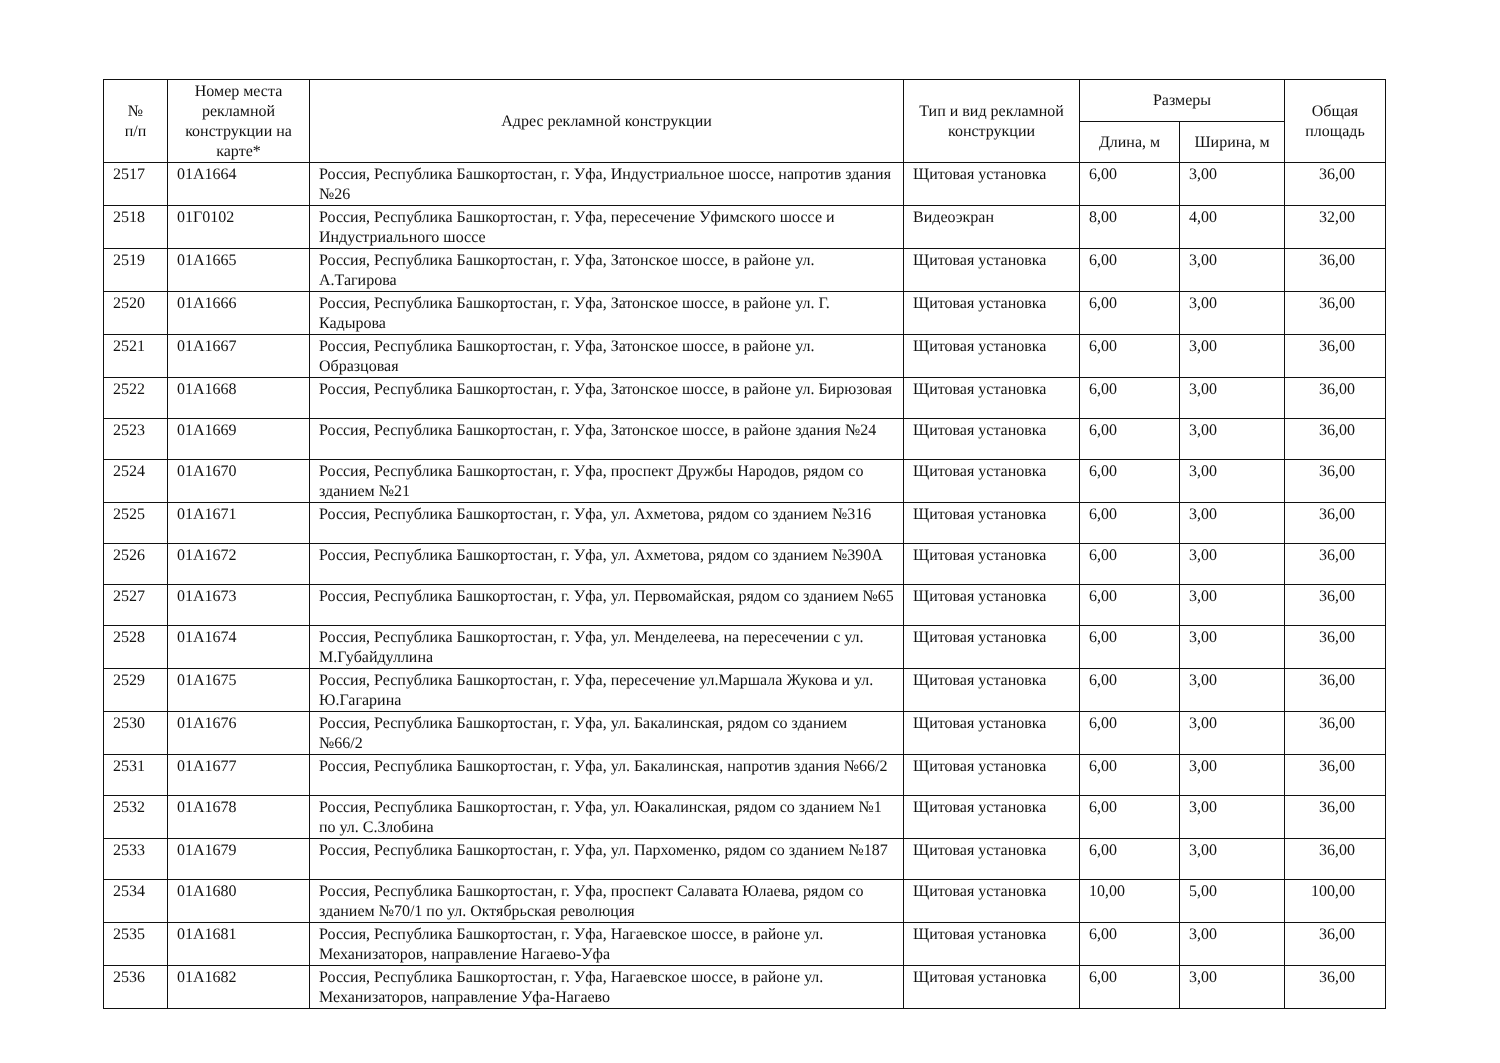| № п/п | Номер места рекламной конструкции на карте* | Адрес рекламной конструкции | Тип и вид рекламной конструкции | Размеры | | Общая площадь |
| --- | --- | --- | --- | --- | --- | --- |
| | | | | Длина, м | Ширина, м | |
| 2517 | 01А1664 | Россия, Республика Башкортостан, г. Уфа, Индустриальное шоссе, напротив здания №26 | Щитовая установка | 6,00 | 3,00 | 36,00 |
| 2518 | 01Г0102 | Россия, Республика Башкортостан, г. Уфа, пересечение Уфимского шоссе и Индустриального шоссе | Видеоэкран | 8,00 | 4,00 | 32,00 |
| 2519 | 01А1665 | Россия, Республика Башкортостан, г. Уфа, Затонское шоссе, в районе ул. А.Тагирова | Щитовая установка | 6,00 | 3,00 | 36,00 |
| 2520 | 01А1666 | Россия, Республика Башкортостан, г. Уфа, Затонское шоссе, в районе ул. Г. Кадырова | Щитовая установка | 6,00 | 3,00 | 36,00 |
| 2521 | 01А1667 | Россия, Республика Башкортостан, г. Уфа, Затонское шоссе, в районе ул. Образцовая | Щитовая установка | 6,00 | 3,00 | 36,00 |
| 2522 | 01А1668 | Россия, Республика Башкортостан, г. Уфа, Затонское шоссе, в районе ул. Бирюзовая | Щитовая установка | 6,00 | 3,00 | 36,00 |
| 2523 | 01А1669 | Россия, Республика Башкортостан, г. Уфа, Затонское шоссе, в районе здания №24 | Щитовая установка | 6,00 | 3,00 | 36,00 |
| 2524 | 01А1670 | Россия, Республика Башкортостан, г. Уфа, проспект Дружбы Народов, рядом со зданием №21 | Щитовая установка | 6,00 | 3,00 | 36,00 |
| 2525 | 01А1671 | Россия, Республика Башкортостан, г. Уфа, ул. Ахметова, рядом со зданием №316 | Щитовая установка | 6,00 | 3,00 | 36,00 |
| 2526 | 01А1672 | Россия, Республика Башкортостан, г. Уфа, ул. Ахметова, рядом со зданием №390А | Щитовая установка | 6,00 | 3,00 | 36,00 |
| 2527 | 01А1673 | Россия, Республика Башкортостан, г. Уфа, ул. Первомайская, рядом со зданием №65 | Щитовая установка | 6,00 | 3,00 | 36,00 |
| 2528 | 01А1674 | Россия, Республика Башкортостан, г. Уфа, ул. Менделеева, на пересечении с ул. М.Губайдуллина | Щитовая установка | 6,00 | 3,00 | 36,00 |
| 2529 | 01А1675 | Россия, Республика Башкортостан, г. Уфа, пересечение ул.Маршала Жукова и ул. Ю.Гагарина | Щитовая установка | 6,00 | 3,00 | 36,00 |
| 2530 | 01А1676 | Россия, Республика Башкортостан, г. Уфа, ул. Бакалинская, рядом со зданием №66/2 | Щитовая установка | 6,00 | 3,00 | 36,00 |
| 2531 | 01А1677 | Россия, Республика Башкортостан, г. Уфа, ул. Бакалинская, напротив здания №66/2 | Щитовая установка | 6,00 | 3,00 | 36,00 |
| 2532 | 01А1678 | Россия, Республика Башкортостан, г. Уфа, ул. Юакалинская, рядом со зданием №1 по ул. С.Злобина | Щитовая установка | 6,00 | 3,00 | 36,00 |
| 2533 | 01А1679 | Россия, Республика Башкортостан, г. Уфа, ул. Пархоменко, рядом со зданием №187 | Щитовая установка | 6,00 | 3,00 | 36,00 |
| 2534 | 01А1680 | Россия, Республика Башкортостан, г. Уфа, проспект Салавата Юлаева, рядом со зданием №70/1 по ул. Октябрьская революция | Щитовая установка | 10,00 | 5,00 | 100,00 |
| 2535 | 01А1681 | Россия, Республика Башкортостан, г. Уфа, Нагаевское шоссе, в районе ул. Механизаторов, направление Нагаево-Уфа | Щитовая установка | 6,00 | 3,00 | 36,00 |
| 2536 | 01А1682 | Россия, Республика Башкортостан, г. Уфа, Нагаевское шоссе, в районе ул. Механизаторов, направление Уфа-Нагаево | Щитовая установка | 6,00 | 3,00 | 36,00 |